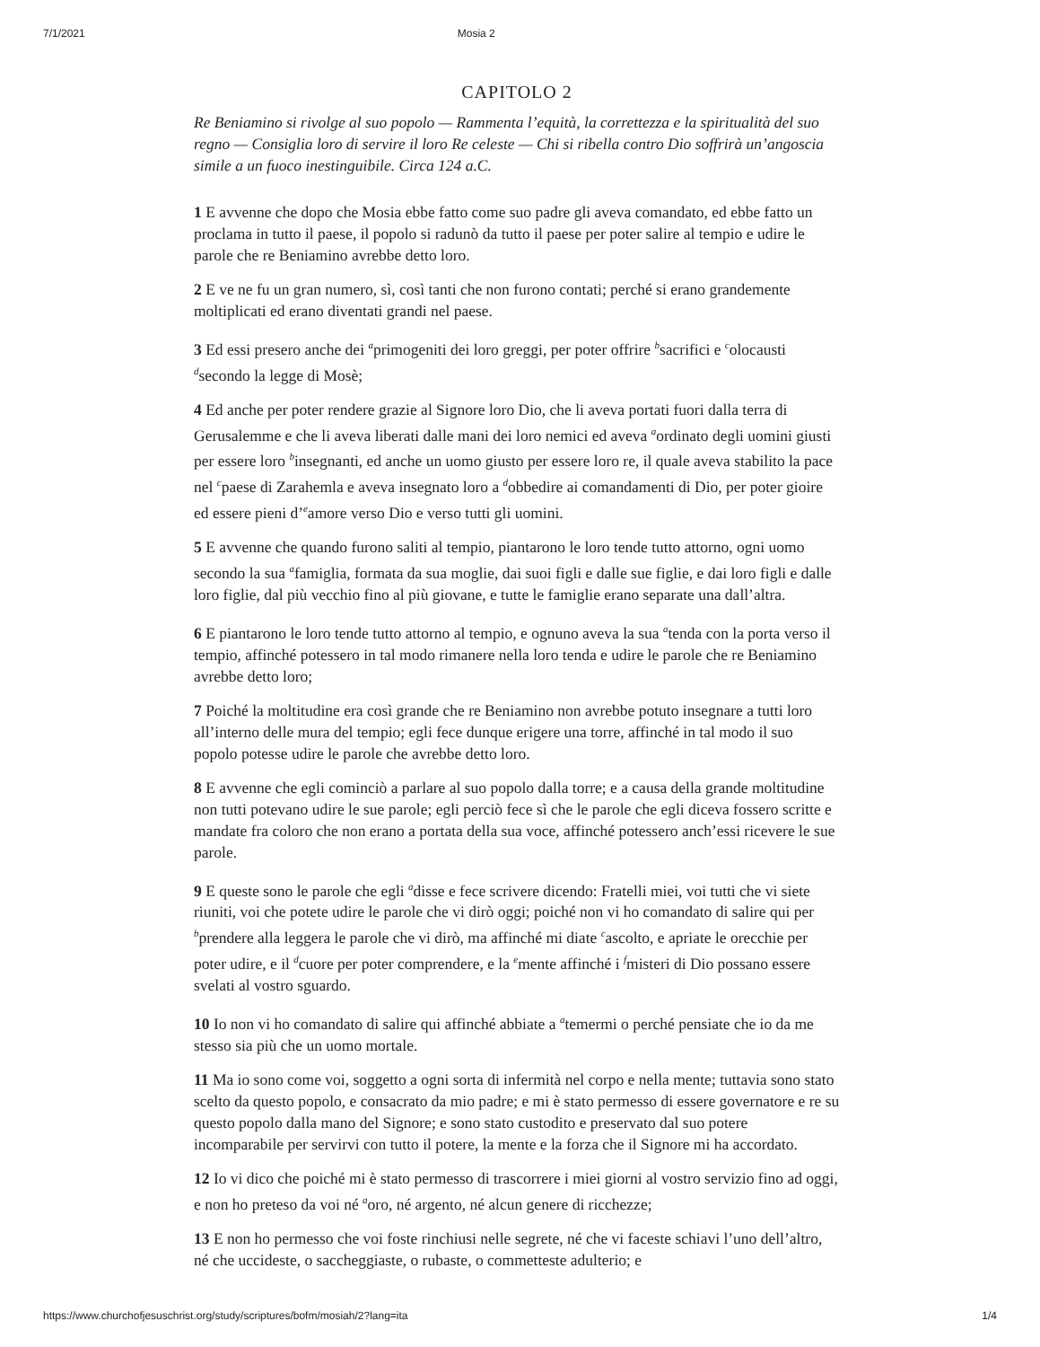7/1/2021 Mosia 2
CAPITOLO 2
Re Beniamino si rivolge al suo popolo — Rammenta l’equità, la correttezza e la spiritualità del suo regno — Consiglia loro di servire il loro Re celeste — Chi si ribella contro Dio soffrirà un’angoscia simile a un fuoco inestinguibile. Circa 124 a.C.
1 E avvenne che dopo che Mosia ebbe fatto come suo padre gli aveva comandato, ed ebbe fatto un proclama in tutto il paese, il popolo si radunò da tutto il paese per poter salire al tempio e udire le parole che re Beniamino avrebbe detto loro.
2 E ve ne fu un gran numero, sì, così tanti che non furono contati; perché si erano grandemente moltiplicati ed erano diventati grandi nel paese.
3 Ed essi presero anche dei <sup>a</sup>primogeniti dei loro greggi, per poter offrire <sup>b</sup>sacrifici e <sup>c</sup>olocausti <sup>d</sup>secondo la legge di Mosè;
4 Ed anche per poter rendere grazie al Signore loro Dio, che li aveva portati fuori dalla terra di Gerusalemme e che li aveva liberati dalle mani dei loro nemici ed aveva <sup>a</sup>ordinato degli uomini giusti per essere loro <sup>b</sup>insegnanti, ed anche un uomo giusto per essere loro re, il quale aveva stabilito la pace nel <sup>c</sup>paese di Zarahemla e aveva insegnato loro a <sup>d</sup>obbedire ai comandamenti di Dio, per poter gioire ed essere pieni d’<sup>e</sup>amore verso Dio e verso tutti gli uomini.
5 E avvenne che quando furono saliti al tempio, piantarono le loro tende tutto attorno, ogni uomo secondo la sua <sup>a</sup>famiglia, formata da sua moglie, dai suoi figli e dalle sue figlie, e dai loro figli e dalle loro figlie, dal più vecchio fino al più giovane, e tutte le famiglie erano separate una dall’altra.
6 E piantarono le loro tende tutto attorno al tempio, e ognuno aveva la sua <sup>a</sup>tenda con la porta verso il tempio, affinché potessero in tal modo rimanere nella loro tenda e udire le parole che re Beniamino avrebbe detto loro;
7 Poiché la moltitudine era così grande che re Beniamino non avrebbe potuto insegnare a tutti loro all’interno delle mura del tempio; egli fece dunque erigere una torre, affinché in tal modo il suo popolo potesse udire le parole che avrebbe detto loro.
8 E avvenne che egli cominciò a parlare al suo popolo dalla torre; e a causa della grande moltitudine non tutti potevano udire le sue parole; egli perciò fece sì che le parole che egli diceva fossero scritte e mandate fra coloro che non erano a portata della sua voce, affinché potessero anch’essi ricevere le sue parole.
9 E queste sono le parole che egli <sup>a</sup>disse e fece scrivere dicendo: Fratelli miei, voi tutti che vi siete riuniti, voi che potete udire le parole che vi dirò oggi; poiché non vi ho comandato di salire qui per <sup>b</sup>prendere alla leggera le parole che vi dirò, ma affinché mi diate <sup>c</sup>ascolto, e apriate le orecchie per poter udire, e il <sup>d</sup>cuore per poter comprendere, e la <sup>e</sup>mente affinché i <sup>f</sup>misteri di Dio possano essere svelati al vostro sguardo.
10 Io non vi ho comandato di salire qui affinché abbiate a <sup>a</sup>temermi o perché pensiate che io da me stesso sia più che un uomo mortale.
11 Ma io sono come voi, soggetto a ogni sorta di infermità nel corpo e nella mente; tuttavia sono stato scelto da questo popolo, e consacrato da mio padre; e mi è stato permesso di essere governatore e re su questo popolo dalla mano del Signore; e sono stato custodito e preservato dal suo potere incomparabile per servirvi con tutto il potere, la mente e la forza che il Signore mi ha accordato.
12 Io vi dico che poiché mi è stato permesso di trascorrere i miei giorni al vostro servizio fino ad oggi, e non ho preteso da voi né <sup>a</sup>oro, né argento, né alcun genere di ricchezze;
13 E non ho permesso che voi foste rinchiusi nelle segrete, né che vi faceste schiavi l’uno dell’altro, né che uccideste, o saccheggiaste, o rubaste, o commetteste adulterio; e
https://www.churchofjesuschrist.org/study/scriptures/bofm/mosiah/2?lang=ita 1/4